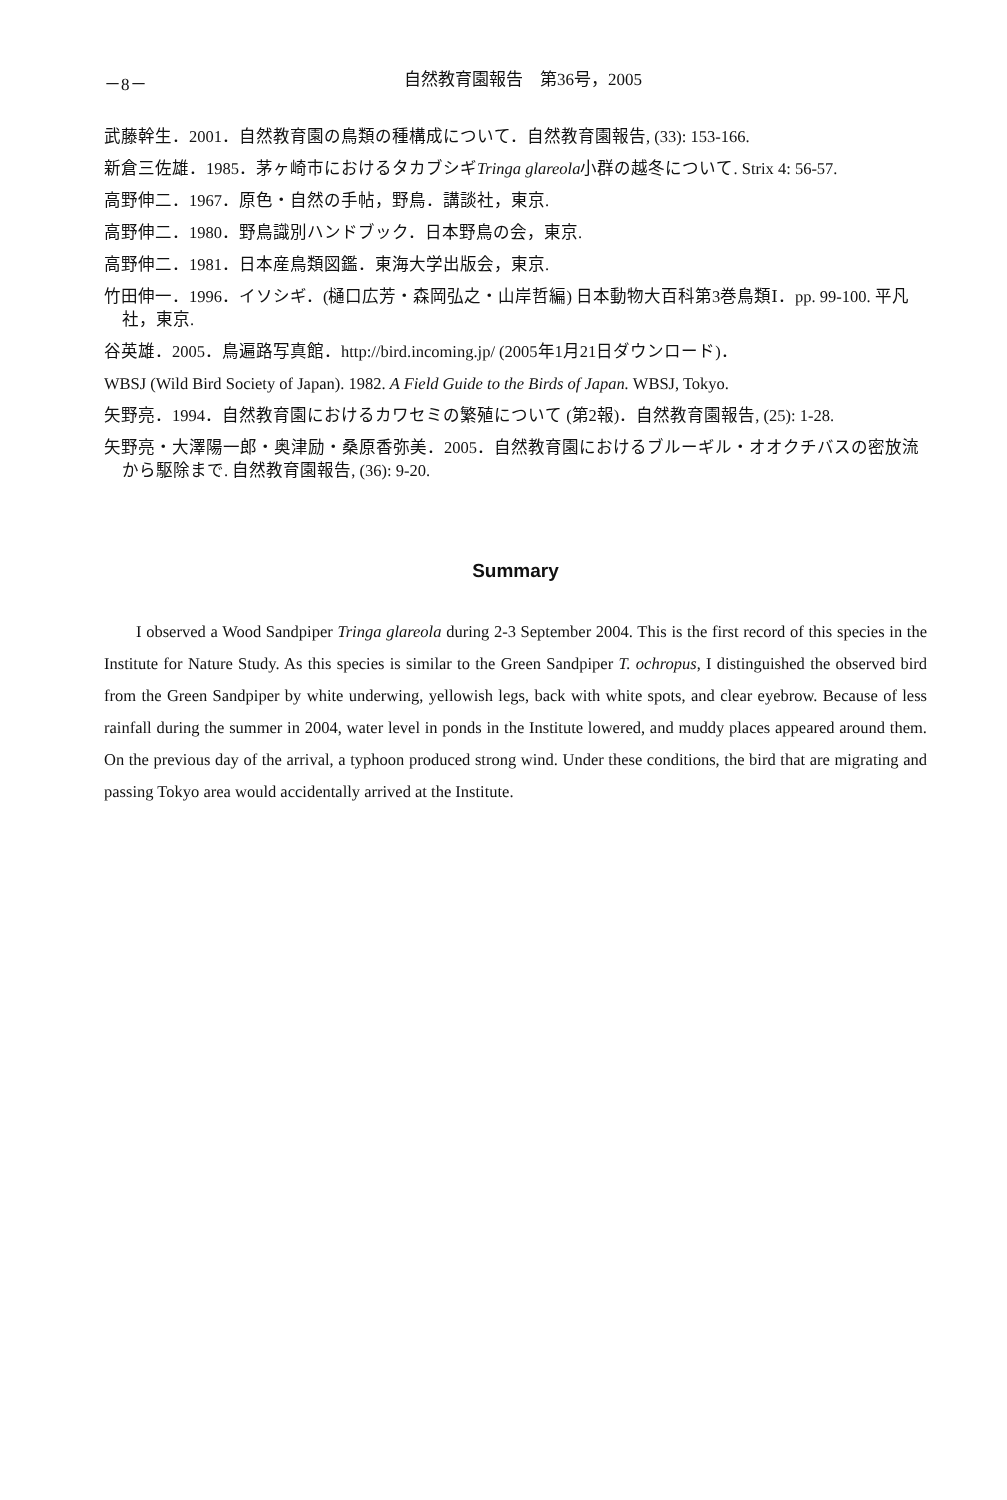－8－ 自然教育園報告　第36号，2005
武藤幹生．2001．自然教育園の鳥類の種構成について．自然教育園報告, (33): 153-166.
新倉三佐雄．1985．茅ヶ崎市におけるタカブシギTringa glareola小群の越冬について. Strix 4: 56-57.
高野伸二．1967．原色・自然の手帖，野鳥．講談社，東京.
高野伸二．1980．野鳥識別ハンドブック．日本野鳥の会，東京.
高野伸二．1981．日本産鳥類図鑑．東海大学出版会，東京.
竹田伸一．1996．イソシギ．(樋口広芳・森岡弘之・山岸哲編) 日本動物大百科第3巻鳥類Ⅰ．pp. 99-100. 平凡社，東京.
谷英雄．2005．鳥遍路写真館．http://bird.incoming.jp/ (2005年1月21日ダウンロード)．
WBSJ (Wild Bird Society of Japan). 1982. A Field Guide to the Birds of Japan. WBSJ, Tokyo.
矢野亮．1994．自然教育園におけるカワセミの繁殖について (第2報)．自然教育園報告, (25): 1-28.
矢野亮・大澤陽一郎・奥津励・桑原香弥美．2005．自然教育園におけるブルーギル・オオクチバスの密放流から駆除まで. 自然教育園報告, (36): 9-20.
Summary
I observed a Wood Sandpiper Tringa glareola during 2-3 September 2004. This is the first record of this species in the Institute for Nature Study. As this species is similar to the Green Sandpiper T. ochropus, I distinguished the observed bird from the Green Sandpiper by white underwing, yellowish legs, back with white spots, and clear eyebrow. Because of less rainfall during the summer in 2004, water level in ponds in the Institute lowered, and muddy places appeared around them. On the previous day of the arrival, a typhoon produced strong wind. Under these conditions, the bird that are migrating and passing Tokyo area would accidentally arrived at the Institute.